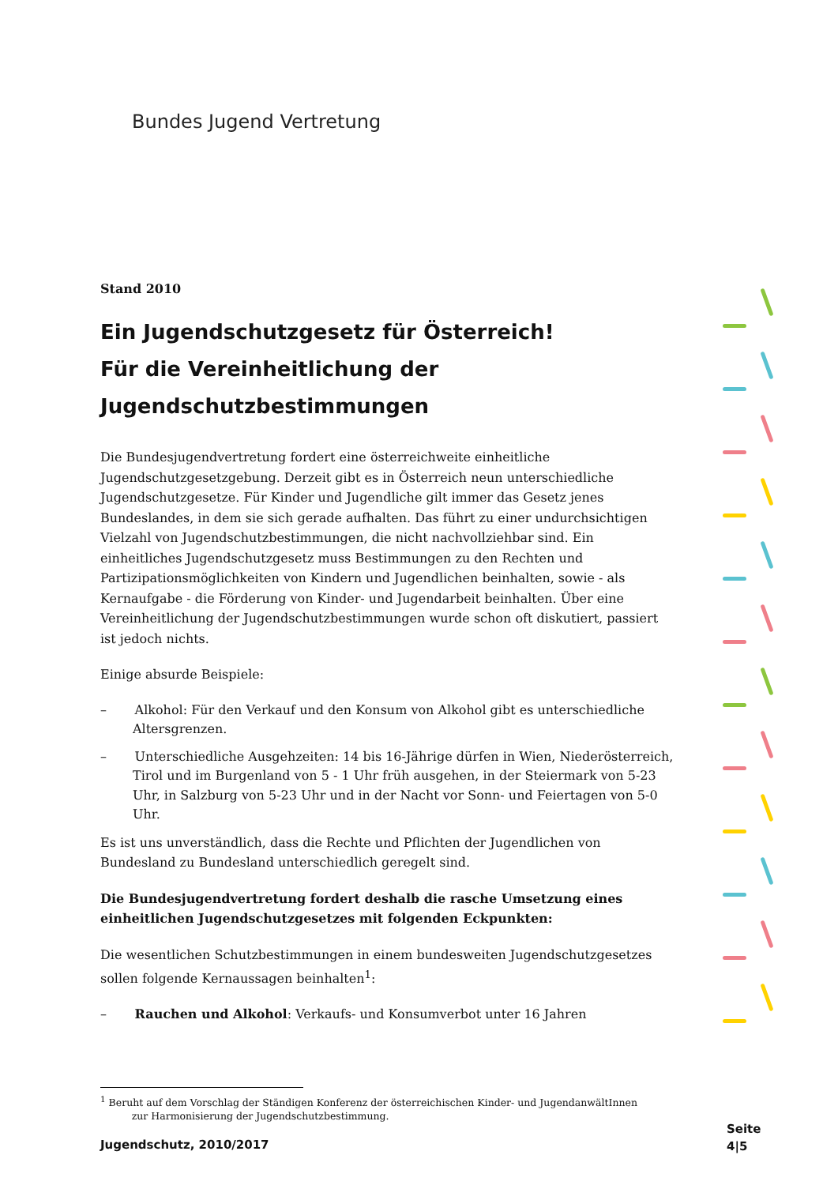Bundes Jugend Vertretung
Stand 2010
Ein Jugendschutzgesetz für Österreich!
Für die Vereinheitlichung der
Jugendschutzbestimmungen
Die Bundesjugendvertretung fordert eine österreichweite einheitliche Jugendschutzgesetzgebung. Derzeit gibt es in Österreich neun unterschiedliche Jugendschutzgesetze. Für Kinder und Jugendliche gilt immer das Gesetz jenes Bundeslandes, in dem sie sich gerade aufhalten. Das führt zu einer undurchsichtigen Vielzahl von Jugendschutzbestimmungen, die nicht nachvollziehbar sind. Ein einheitliches Jugendschutzgesetz muss Bestimmungen zu den Rechten und Partizipationsmöglichkeiten von Kindern und Jugendlichen beinhalten, sowie - als Kernaufgabe - die Förderung von Kinder- und Jugendarbeit beinhalten. Über eine Vereinheitlichung der Jugendschutzbestimmungen wurde schon oft diskutiert, passiert ist jedoch nichts.
Einige absurde Beispiele:
– Alkohol: Für den Verkauf und den Konsum von Alkohol gibt es unterschiedliche Altersgrenzen.
– Unterschiedliche Ausgehzeiten: 14 bis 16-Jährige dürfen in Wien, Niederösterreich, Tirol und im Burgenland von 5 - 1 Uhr früh ausgehen, in der Steiermark von 5-23 Uhr, in Salzburg von 5-23 Uhr und in der Nacht vor Sonn- und Feiertagen von 5-0 Uhr.
Es ist uns unverständlich, dass die Rechte und Pflichten der Jugendlichen von Bundesland zu Bundesland unterschiedlich geregelt sind.
Die Bundesjugendvertretung fordert deshalb die rasche Umsetzung eines einheitlichen Jugendschutzgesetzes mit folgenden Eckpunkten:
Die wesentlichen Schutzbestimmungen in einem bundesweiten Jugendschutzgesetzes sollen folgende Kernaussagen beinhalten<sup>1</sup>:
– Rauchen und Alkohol: Verkaufs- und Konsumverbot unter 16 Jahren
<sup>1</sup> Beruht auf dem Vorschlag der Ständigen Konferenz der österreichischen Kinder- und JugendanwältInnen
zur Harmonisierung der Jugendschutzbestimmung.
Jugendschutz, 2010/2017
Seite
4|5